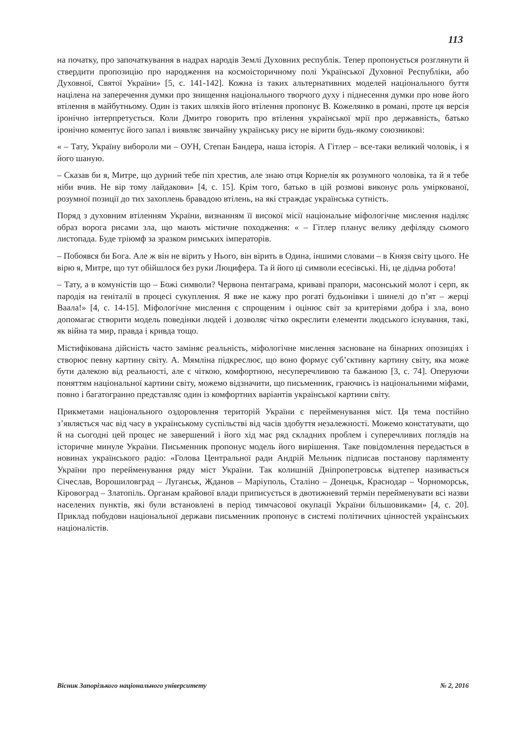113
на початку, про започаткування в надрах народів Землі Духовних республік. Тепер пропонується розглянути й ствердити пропозицію про народження на космоісторичному полі Української Духовної Республіки, або Духовної, Святої України» [5, с. 141-142]. Кожна із таких альтернативних моделей національного буття націлена на заперечення думки про знищення національного творчого духу і піднесення думки про нове його втілення в майбутньому. Один із таких шляхів його втілення пропонує В. Кожелянко в романі, проте ця версія іронічно інтерпретується. Коли Дмитро говорить про втілення української мрії про державність, батько іронічно коментує його запал і виявляє звичайну українську рису не вірити будь-якому союзникові:
« – Тату, Україну виборoли ми – ОУН, Степан Бандера, наша історія. А Гітлер – все-таки великий чоловік, і я його шаную.
– Сказав би я, Митре, що дурний тебе піп хрестив, але знаю отця Корнелія як розумного чоловіка, та й я тебе ніби вчив. Не вір тому лайдакови» [4, с. 15]. Крім того, батько в цій розмові виконує роль умірковaної, розумної позиції до тих захоплень бравадою втілень, на які страждає українська сутність.
Поряд з духовним втіленням України, визнанням її високої місії національне міфологічне мислення наділяє образ ворога рисами зла, що мають містичне походження: « – Гітлер планує велику дефіляду сьомого листопада. Буде тріюмф за зразком римських імператорів.
– Побоявся би Бога. Але ж він не вірить у Нього, він вірить в Одина, іншими словами – в Князя світу цього. Не вірю я, Митре, що тут обійшлося без руки Люцифера. Та й його ці символи есесівські. Ні, це дідьча робота!
– Тату, а в комуністів що – Божі символи? Червона пентаграма, криваві прапори, масонський молот і серп, як пародія на геніталії в процесі сукуплення. Я вже не кажу про рогаті будьонівки і шинелі до п’ят – жерці Ваала!» [4, с. 14-15]. Міфологічне мислення є спрощеним і оцінює світ за критеріями добра і зла, воно допомагає створити модель поведінки людей і дозволяє чітко окреслити елементи людського існування, такі, як війна та мир, правда і кривда тощо.
Містифікована дійсність часто заміняє реальність, міфологічне мислення засноване на бінарних опозиціях і створює певну картину світу. А. Мямліна підкреслює, що воно формує суб’єктивну картину світу, яка може бути далекою від реальності, але є чіткою, комфортною, несуперечливою та бажаною [3, с. 74]. Оперуючи поняттям національної картини світу, можемо відзначити, що письменник, граючись із національними міфами, повно і багатогранно представляє один із комфортних варіантів української картини світу.
Прикметами національного оздоровлення територій України є перейменування міст. Ця тема постійно з’являється час від часу в українському суспільстві від часів здобуття незалежності. Можемо констатувати, що й на сьогодні цей процес не завершений і його хід має ряд складних проблем і суперечливих поглядів на історичне минуле України. Письменник пропонує модель його вирішення. Таке повідомлення передається в новинах українського радіо: «Голова Центральної ради Андрій Мельник підписав постанову парляменту України про перейменування ряду міст України. Так колишній Дніпропетровськ відтепер називається Січеслав, Ворошиловград – Луганськ, Жданов – Маріуполь, Сталіно – Донецьк, Краснодар – Чорноморськ, Кіровоград – Златопіль. Органам крайової влади приписується в двотижневий термін перейменувати всі назви населених пунктів, які були встановлені в період тимчасової окупації України більшовиками» [4, с. 20]. Приклад побудови національної держави письменник пропонує в системі політичних цінностей українських націоналістів.
Вісник Запорізького національного університету № 2, 2016